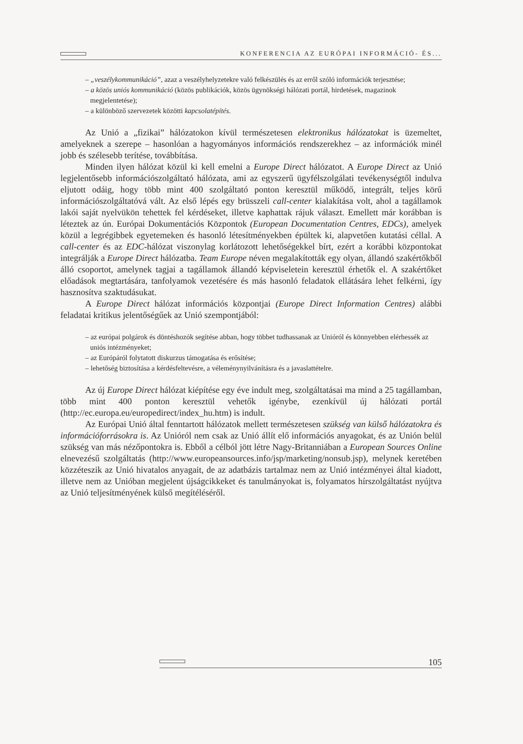KONFERENCIA AZ EURÓPAI INFORMÁCIÓ- ÉS...
– „veszélykommunikáció”, azaz a veszélyhelyzetekre való felkészülés és az erről szóló információk terjesztése;
– a közös uniós kommunikáció (közös publikációk, közös ügynökségi hálózati portál, hirdetések, magazinok megjelentetése);
– a különböző szervezetek közötti kapcsolatépítés.
Az Unió a „fizikai” hálózatokon kívül természetesen elektronikus hálózatokat is üzemeltet, amelyeknek a szerepe – hasonlóan a hagyományos információs rendszerekhez – az információk minél jobb és szélesebb terítése, továbbítása.
Minden ilyen hálózat közül ki kell emelni a Europe Direct hálózatot. A Europe Direct az Unió legjelentősebb információszolgáltató hálózata, ami az egyszerű ügyfélszolgálati tevékenységtől indulva eljutott odáig, hogy több mint 400 szolgáltató ponton keresztül működő, integrált, teljes körű információszolgáltatóvá vált. Az első lépés egy brüsszeli call-center kialakítása volt, ahol a tagállamok lakói saját nyelvükön tehettek fel kérdéseket, illetve kaphattak rájuk választ. Emellett már korábban is léteztek az ún. Európai Dokumentációs Központok (European Documentation Centres, EDCs), amelyek közül a legrégibbek egyetemeken és hasonló létesítményekben épültek ki, alapvetően kutatási céllal. A call-center és az EDC-hálózat viszonylag korlátozott lehetőségekkel bírt, ezért a korábbi központokat integrálják a Europe Direct hálózatba. Team Europe néven megalakították egy olyan, állandó szakértőkből álló csoportot, amelynek tagjai a tagállamok állandó képviseletein keresztül érhetők el. A szakértőket előadások megtartására, tanfolyamok vezetésére és más hasonló feladatok ellátására lehet felkérni, így hasznosítva szaktudásukat.
A Europe Direct hálózat információs központjai (Europe Direct Information Centres) alábbi feladatai kritikus jelentőségűek az Unió szempontjából:
– az európai polgárok és döntéshozók segítése abban, hogy többet tudhassanak az Unióról és könnyebben elérhessék az uniós intézményeket;
– az Európáról folytatott diskurzus támogatása és erősítése;
– lehetőség biztosítása a kérdésfeltevésre, a véleménynyilvánításra és a javaslattételre.
Az új Europe Direct hálózat kiépítése egy éve indult meg, szolgáltatásai ma mind a 25 tagállamban, több mint 400 ponton keresztül vehetők igénybe, ezenkívül új hálózati portál (http://ec.europa.eu/europedirect/index_hu.htm) is indult.
Az Európai Unió által fenntartott hálózatok mellett természetesen szükség van külső hálózatokra és információforrásokra is. Az Unióról nem csak az Unió állít elő információs anyagokat, és az Unión belül szükség van más nézőpontokra is. Ebből a célból jött létre Nagy-Britanniában a European Sources Online elnevezésű szolgáltatás (http://www.europeansources.info/jsp/marketing/nonsub.jsp), melynek keretében közzéteszik az Unió hivatalos anyagait, de az adatbázis tartalmaz nem az Unió intézményei által kiadott, illetve nem az Unióban megjelent újságcikkeket és tanulmányokat is, folyamatos hírszolgáltatást nyújtva az Unió teljesítményének külső megítéléséről.
105